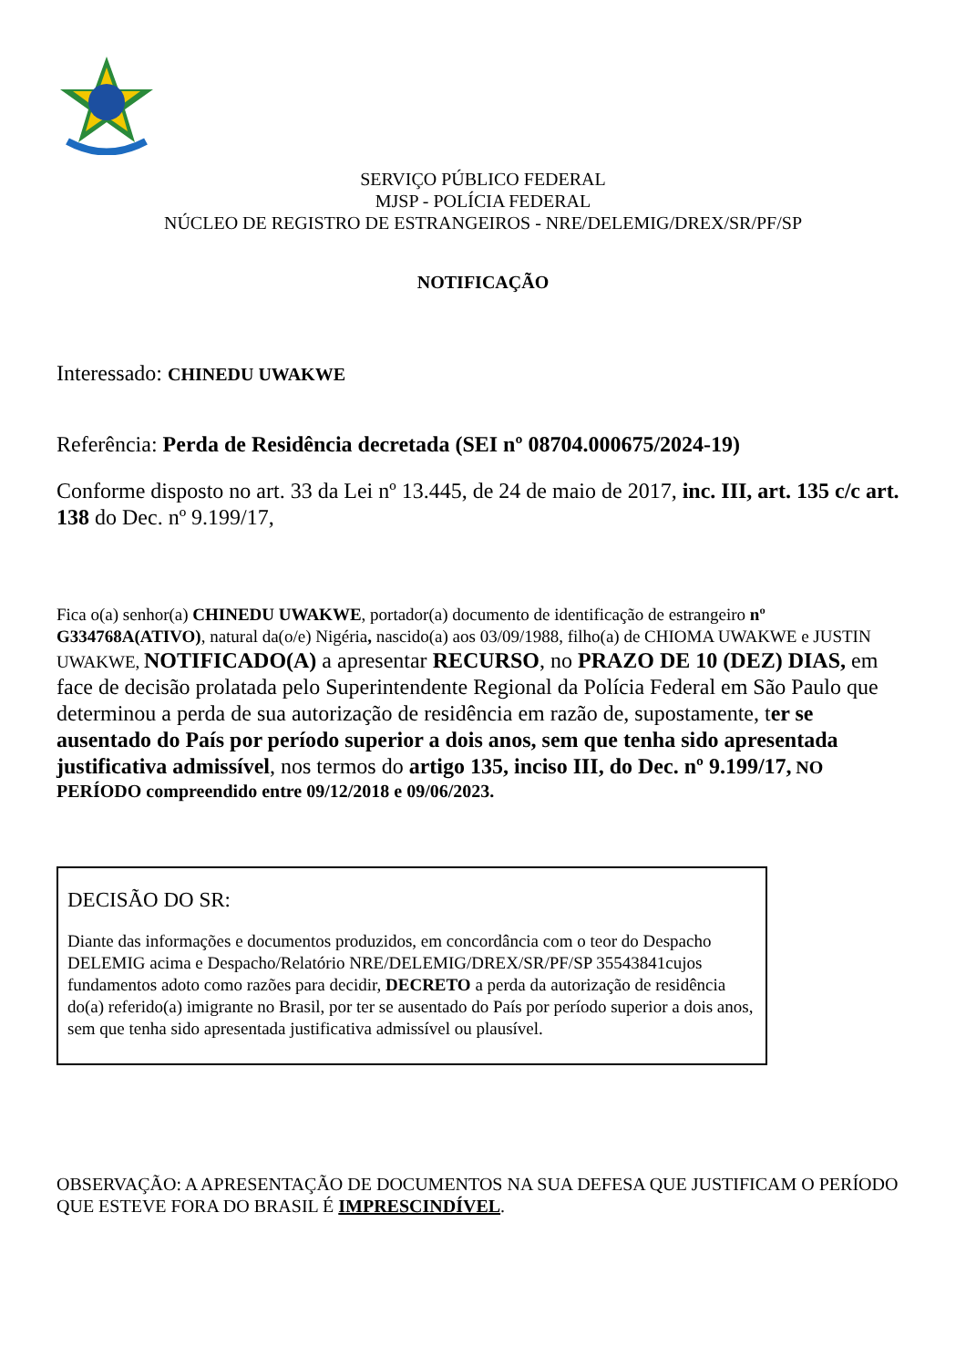SERVIÇO PÚBLICO FEDERAL
MJSP - POLÍCIA FEDERAL
NÚCLEO DE REGISTRO DE ESTRANGEIROS - NRE/DELEMIG/DREX/SR/PF/SP
NOTIFICAÇÃO
Interessado: CHINEDU UWAKWE
Referência: Perda de Residência decretada (SEI nº 08704.000675/2024-19)
Conforme disposto no art. 33 da Lei nº 13.445, de 24 de maio de 2017, inc. III, art. 135 c/c art. 138 do Dec. nº 9.199/17,
Fica o(a) senhor(a) CHINEDU UWAKWE, portador(a) documento de identificação de estrangeiro nº G334768A(ATIVO), natural da(o/e) Nigéria, nascido(a) aos 03/09/1988, filho(a) de CHIOMA UWAKWE e JUSTIN UWAKWE, NOTIFICADO(A) a apresentar RECURSO, no PRAZO DE 10 (DEZ) DIAS, em face de decisão prolatada pelo Superintendente Regional da Polícia Federal em São Paulo que determinou a perda de sua autorização de residência em razão de, supostamente, ter se ausentado do País por período superior a dois anos, sem que tenha sido apresentada justificativa admissível, nos termos do artigo 135, inciso III, do Dec. nº 9.199/17, NO PERÍODO compreendido entre 09/12/2018 e 09/06/2023.
DECISÃO DO SR:
Diante das informações e documentos produzidos, em concordância com o teor do Despacho DELEMIG acima e Despacho/Relatório NRE/DELEMIG/DREX/SR/PF/SP 35543841cujos fundamentos adoto como razões para decidir, DECRETO a perda da autorização de residência do(a) referido(a) imigrante no Brasil, por ter se ausentado do País por período superior a dois anos, sem que tenha sido apresentada justificativa admissível ou plausível.
OBSERVAÇÃO: A APRESENTAÇÃO DE DOCUMENTOS NA SUA DEFESA QUE JUSTIFICAM O PERÍODO QUE ESTEVE FORA DO BRASIL É IMPRESCINDÍVEL.